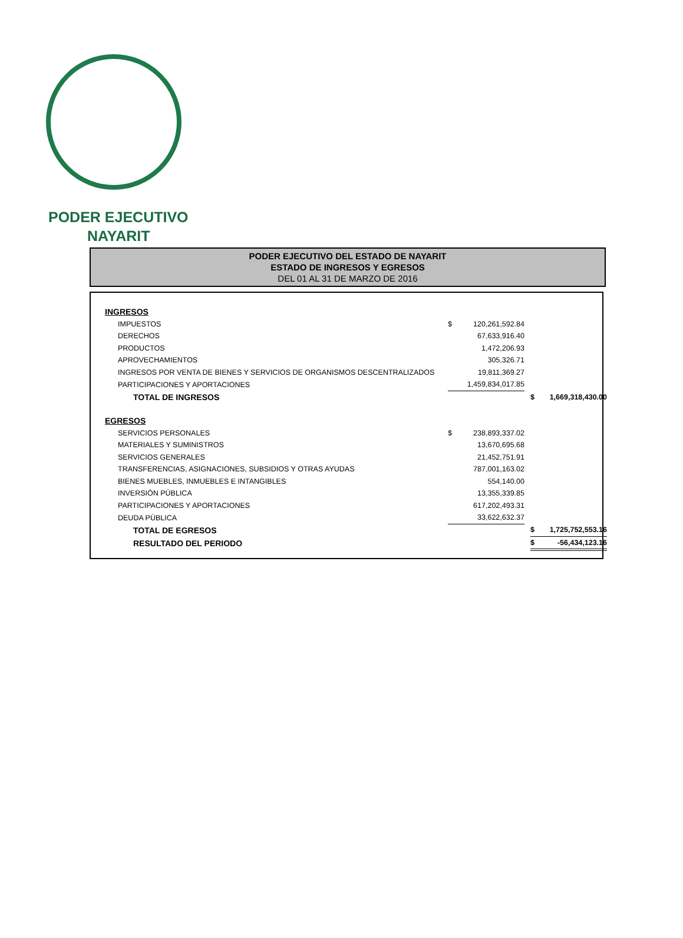PODER EJECUTIVO
NAYARIT
PODER EJECUTIVO DEL ESTADO DE NAYARIT
ESTADO DE INGRESOS Y EGRESOS
DEL 01 AL 31 DE MARZO DE 2016
| INGRESOS | | | | | |
| IMPUESTOS | $ | 120,261,592.84 | | | |
| DERECHOS | | 67,633,916.40 | | | |
| PRODUCTOS | | 1,472,206.93 | | | |
| APROVECHAMIENTOS | | 305,326.71 | | | |
| INGRESOS POR VENTA DE BIENES Y SERVICIOS DE ORGANISMOS DESCENTRALIZADOS | | 19,811,369.27 | | | |
| PARTICIPACIONES Y APORTACIONES | | 1,459,834,017.85 | | | |
| TOTAL DE INGRESOS | | | | $ | 1,669,318,430.00 |
| EGRESOS | | | | | |
| SERVICIOS PERSONALES | $ | 238,893,337.02 | | | |
| MATERIALES Y SUMINISTROS | | 13,670,695.68 | | | |
| SERVICIOS GENERALES | | 21,452,751.91 | | | |
| TRANSFERENCIAS, ASIGNACIONES, SUBSIDIOS Y OTRAS AYUDAS | | 787,001,163.02 | | | |
| BIENES MUEBLES, INMUEBLES E INTANGIBLES | | 554,140.00 | | | |
| INVERSIÓN PÚBLICA | | 13,355,339.85 | | | |
| PARTICIPACIONES Y APORTACIONES | | 617,202,493.31 | | | |
| DEUDA PÚBLICA | | 33,622,632.37 | | | |
| TOTAL DE EGRESOS | | | | $ | 1,725,752,553.16 |
| RESULTADO DEL PERIODO | | | | $ | -56,434,123.16 |